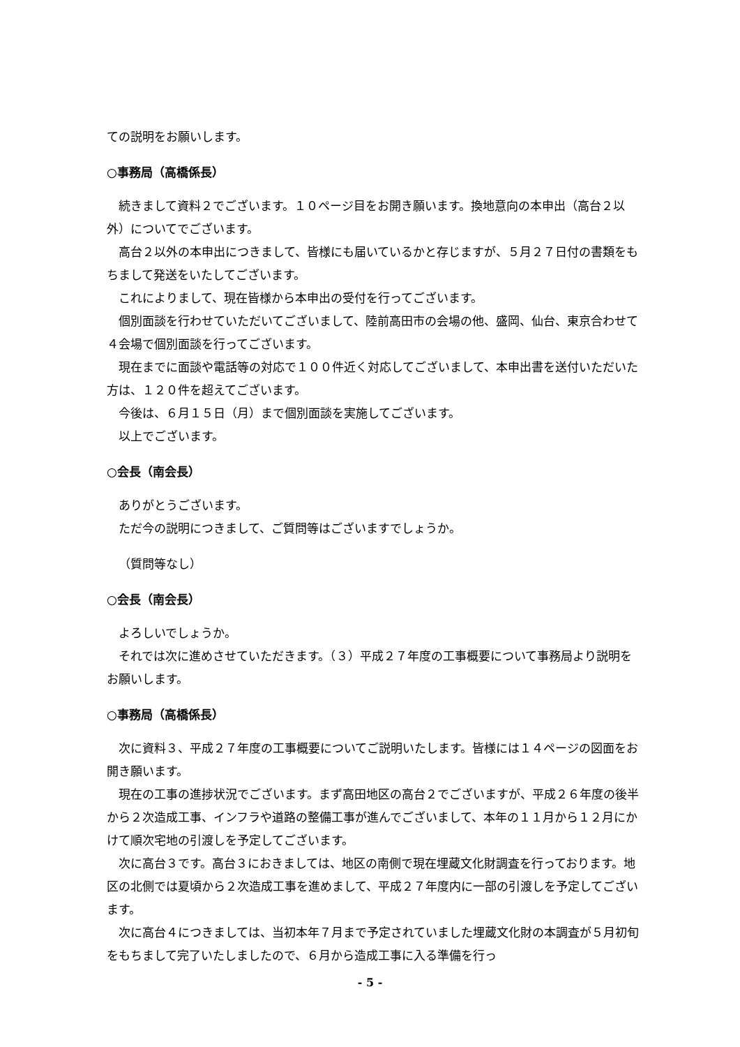ての説明をお願いします。
○事務局（高橋係長）
続きまして資料２でございます。１０ページ目をお開き願います。換地意向の本申出（高台２以外）についてでございます。
高台２以外の本申出につきまして、皆様にも届いているかと存じますが、５月２７日付の書類をもちまして発送をいたしてございます。
これによりまして、現在皆様から本申出の受付を行ってございます。
個別面談を行わせていただいてございまして、陸前高田市の会場の他、盛岡、仙台、東京合わせて４会場で個別面談を行ってございます。
現在までに面談や電話等の対応で１００件近く対応してございまして、本申出書を送付いただいた方は、１２０件を超えてございます。
今後は、６月１５日（月）まで個別面談を実施してございます。
以上でございます。
○会長（南会長）
ありがとうございます。
ただ今の説明につきまして、ご質問等はございますでしょうか。
（質問等なし）
○会長（南会長）
よろしいでしょうか。
それでは次に進めさせていただきます。（３）平成２７年度の工事概要について事務局より説明をお願いします。
○事務局（高橋係長）
次に資料３、平成２７年度の工事概要についてご説明いたします。皆様には１４ページの図面をお開き願います。
現在の工事の進捗状況でございます。まず高田地区の高台２でございますが、平成２６年度の後半から２次造成工事、インフラや道路の整備工事が進んでございまして、本年の１１月から１２月にかけて順次宅地の引渡しを予定してございます。
次に高台３です。高台３におきましては、地区の南側で現在埋蔵文化財調査を行っております。地区の北側では夏頃から２次造成工事を進めまして、平成２７年度内に一部の引渡しを予定してございます。
次に高台４につきましては、当初本年７月まで予定されていました埋蔵文化財の本調査が５月初旬をもちまして完了いたしましたので、６月から造成工事に入る準備を行っ
- 5 -